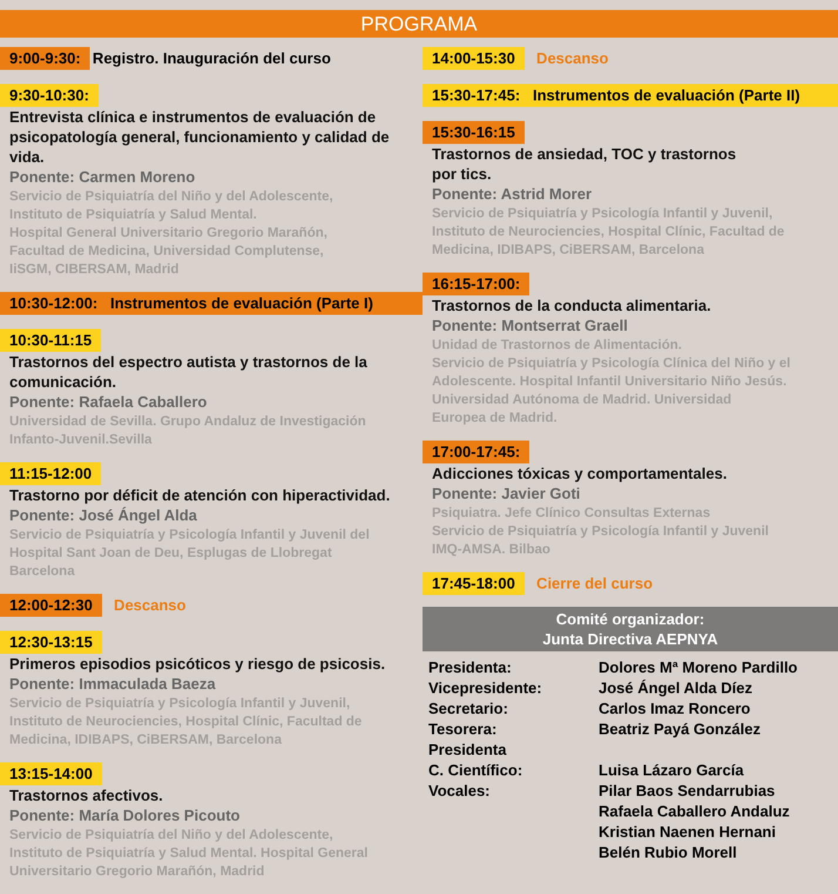PROGRAMA
9:00-9:30: Registro. Inauguración del curso
9:30-10:30:
Entrevista clínica e instrumentos de evaluación de psicopatología general, funcionamiento y calidad de vida.
Ponente: Carmen Moreno
Servicio de Psiquiatría del Niño y del Adolescente,
Instituto de Psiquiatría y Salud Mental.
Hospital General Universitario Gregorio Marañón,
Facultad de Medicina, Universidad Complutense,
IiSGM, CIBERSAM, Madrid
10:30-12:00: Instrumentos de evaluación (Parte I)
10:30-11:15
Trastornos del espectro autista y trastornos de la comunicación.
Ponente: Rafaela Caballero
Universidad de Sevilla. Grupo Andaluz de Investigación
Infanto-Juvenil.Sevilla
11:15-12:00
Trastorno por déficit de atención con hiperactividad.
Ponente: José Ángel Alda
Servicio de Psiquiatría y Psicología Infantil y Juvenil del
Hospital Sant Joan de Deu, Esplugas de Llobregat
Barcelona
12:00-12:30 Descanso
12:30-13:15
Primeros episodios psicóticos y riesgo de psicosis.
Ponente: Immaculada Baeza
Servicio de Psiquiatría y Psicología Infantil y Juvenil,
Instituto de Neurociencies, Hospital Clínic, Facultad de
Medicina, IDIBAPS, CiBERSAM, Barcelona
13:15-14:00
Trastornos afectivos.
Ponente: María Dolores Picouto
Servicio de Psiquiatría del Niño y del Adolescente,
Instituto de Psiquiatría y Salud Mental. Hospital General
Universitario Gregorio Marañón, Madrid
14:00-15:30 Descanso
15:30-17:45: Instrumentos de evaluación (Parte II)
15:30-16:15
Trastornos de ansiedad, TOC y trastornos
por tics.
Ponente: Astrid Morer
Servicio de Psiquiatría y Psicología Infantil y Juvenil,
Instituto de Neurociencies, Hospital Clínic, Facultad de
Medicina, IDIBAPS, CiBERSAM, Barcelona
16:15-17:00:
Trastornos de la conducta alimentaria.
Ponente: Montserrat Graell
Unidad de Trastornos de Alimentación.
Servicio de Psiquiatría y Psicología Clínica del Niño y el
Adolescente. Hospital Infantil Universitario Niño Jesús.
Universidad Autónoma de Madrid. Universidad
Europea de Madrid.
17:00-17:45:
Adicciones tóxicas y comportamentales.
Ponente: Javier Goti
Psiquiatra. Jefe Clínico Consultas Externas
Servicio de Psiquiatría y Psicología Infantil y Juvenil
IMQ-AMSA. Bilbao
17:45-18:00 Cierre del curso
Comité organizador:
Junta Directiva AEPNYA
| Presidenta: | Dolores Mª Moreno Pardillo |
| Vicepresidente: | José Ángel Alda Díez |
| Secretario: | Carlos Imaz Roncero |
| Tesorera: | Beatriz Payá González |
| Presidenta C. Científico: | Luisa Lázaro García |
| Vocales: | Pilar Baos Sendarrubias Rafaela Caballero Andaluz Kristian Naenen Hernani Belén Rubio Morell |